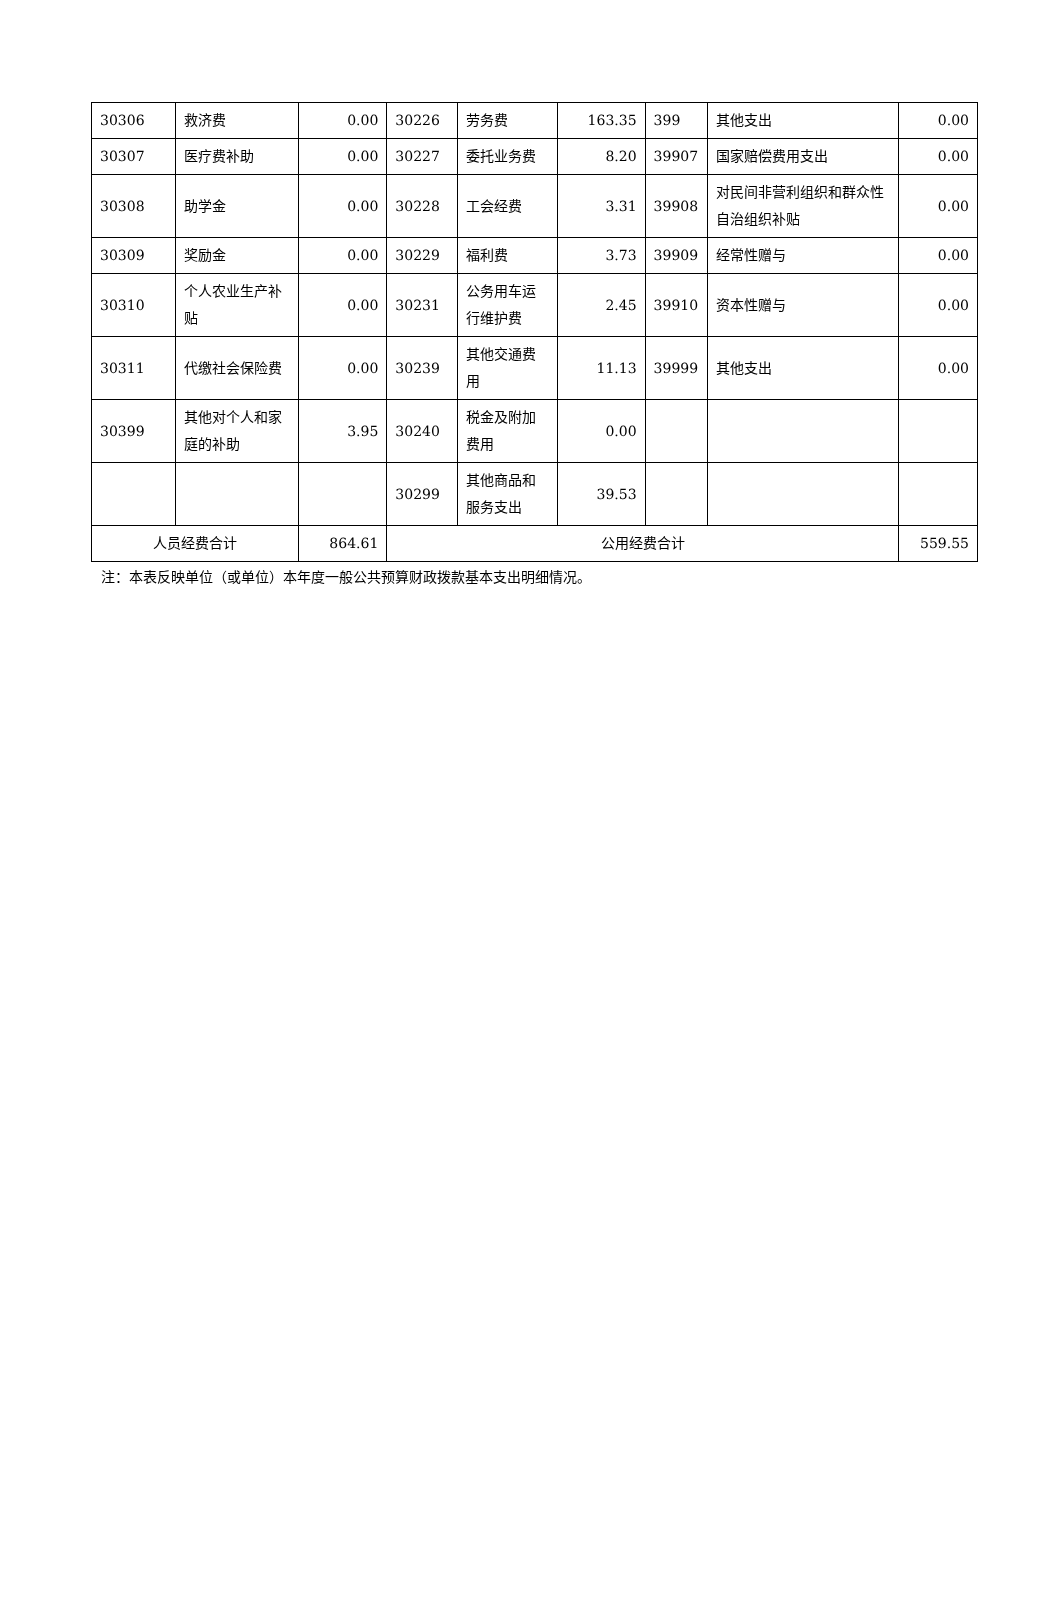| 30306 | 救济费 | 0.00 | 30226 | 劳务费 | 163.35 | 399 | 其他支出 | 0.00 |
| 30307 | 医疗费补助 | 0.00 | 30227 | 委托业务费 | 8.20 | 39907 | 国家赔偿费用支出 | 0.00 |
| 30308 | 助学金 | 0.00 | 30228 | 工会经费 | 3.31 | 39908 | 对民间非营利组织和群众性自治组织补贴 | 0.00 |
| 30309 | 奖励金 | 0.00 | 30229 | 福利费 | 3.73 | 39909 | 经常性赠与 | 0.00 |
| 30310 | 个人农业生产补贴 | 0.00 | 30231 | 公务用车运行维护费 | 2.45 | 39910 | 资本性赠与 | 0.00 |
| 30311 | 代缴社会保险费 | 0.00 | 30239 | 其他交通费用 | 11.13 | 39999 | 其他支出 | 0.00 |
| 30399 | 其他对个人和家庭的补助 | 3.95 | 30240 | 税金及附加费用 | 0.00 | | | |
| | | | 30299 | 其他商品和服务支出 | 39.53 | | | |
| 人员经费合计 | | 864.61 | 公用经费合计 | | | | | 559.55 |
注：本表反映单位（或单位）本年度一般公共预算财政拨款基本支出明细情况。